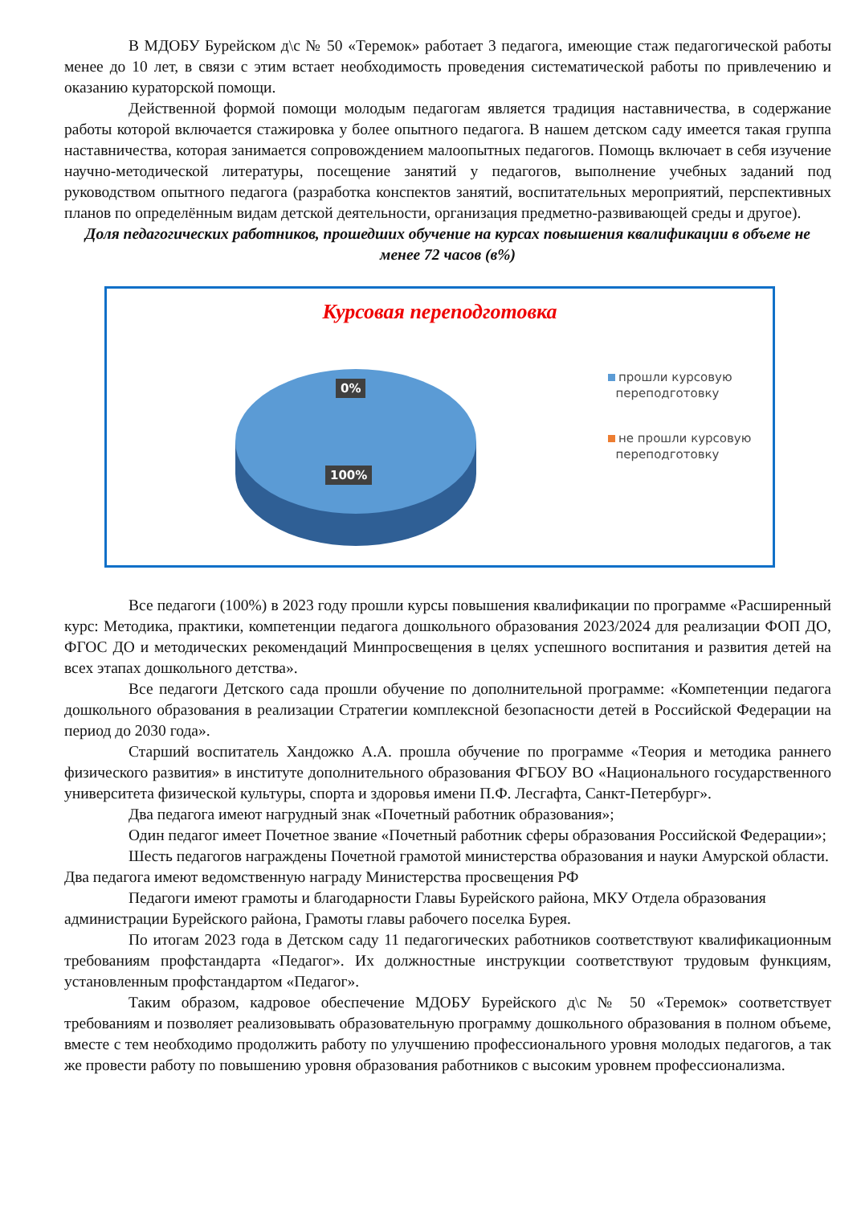В МДОБУ Бурейском д\с № 50 «Теремок» работает 3 педагога, имеющие стаж педагогической работы менее до 10 лет, в связи с этим встает необходимость проведения систематической работы по привлечению и оказанию кураторской помощи.
Действенной формой помощи молодым педагогам является традиция наставничества, в содержание работы которой включается стажировка у более опытного педагога. В нашем детском саду имеется такая группа наставничества, которая занимается сопровождением малоопытных педагогов. Помощь включает в себя изучение научно-методической литературы, посещение занятий у педагогов, выполнение учебных заданий под руководством опытного педагога (разработка конспектов занятий, воспитательных мероприятий, перспективных планов по определённым видам детской деятельности, организация предметно-развивающей среды и другое).
Доля педагогических работников, прошедших обучение на курсах повышения квалификации в объеме не менее 72 часов (в%)
Курсовая переподготовка
0%
100%
прошли курсовую
переподготовку
не прошли курсовую
переподготовку
Все педагоги (100%) в 2023 году прошли курсы повышения квалификации по программе «Расширенный курс: Методика, практики, компетенции педагога дошкольного образования 2023/2024 для реализации ФОП ДО, ФГОС ДО и методических рекомендаций Минпросвещения в целях успешного воспитания и развития детей на всех этапах дошкольного детства».
Все педагоги Детского сада прошли обучение по дополнительной программе: «Компетенции педагога дошкольного образования в реализации Стратегии комплексной безопасности детей в Российской Федерации на период до 2030 года».
Старший воспитатель Хандожко А.А. прошла обучение по программе «Теория и методика раннего физического развития» в институте дополнительного образования ФГБОУ ВО «Национального государственного университета физической культуры, спорта и здоровья имени П.Ф. Лесгафта, Санкт-Петербург».
Два педагога имеют нагрудный знак «Почетный работник образования»;
Один педагог имеет Почетное звание «Почетный работник сферы образования Российской Федерации»;
Шесть педагогов награждены Почетной грамотой министерства образования и науки Амурской области. Два педагога имеют ведомственную награду Министерства просвещения РФ
Педагоги имеют грамоты и благодарности Главы Бурейского района, МКУ Отдела образования администрации Бурейского района, Грамоты главы рабочего поселка Бурея.
По итогам 2023 года в Детском саду 11 педагогических работников соответствуют квалификационным требованиям профстандарта «Педагог». Их должностные инструкции соответствуют трудовым функциям, установленным профстандартом «Педагог».
Таким образом, кадровое обеспечение МДОБУ Бурейского д\с № 50 «Теремок» соответствует требованиям и позволяет реализовывать образовательную программу дошкольного образования в полном объеме, вместе с тем необходимо продолжить работу по улучшению профессионального уровня молодых педагогов, а так же провести работу по повышению уровня образования работников с высоким уровнем профессионализма.